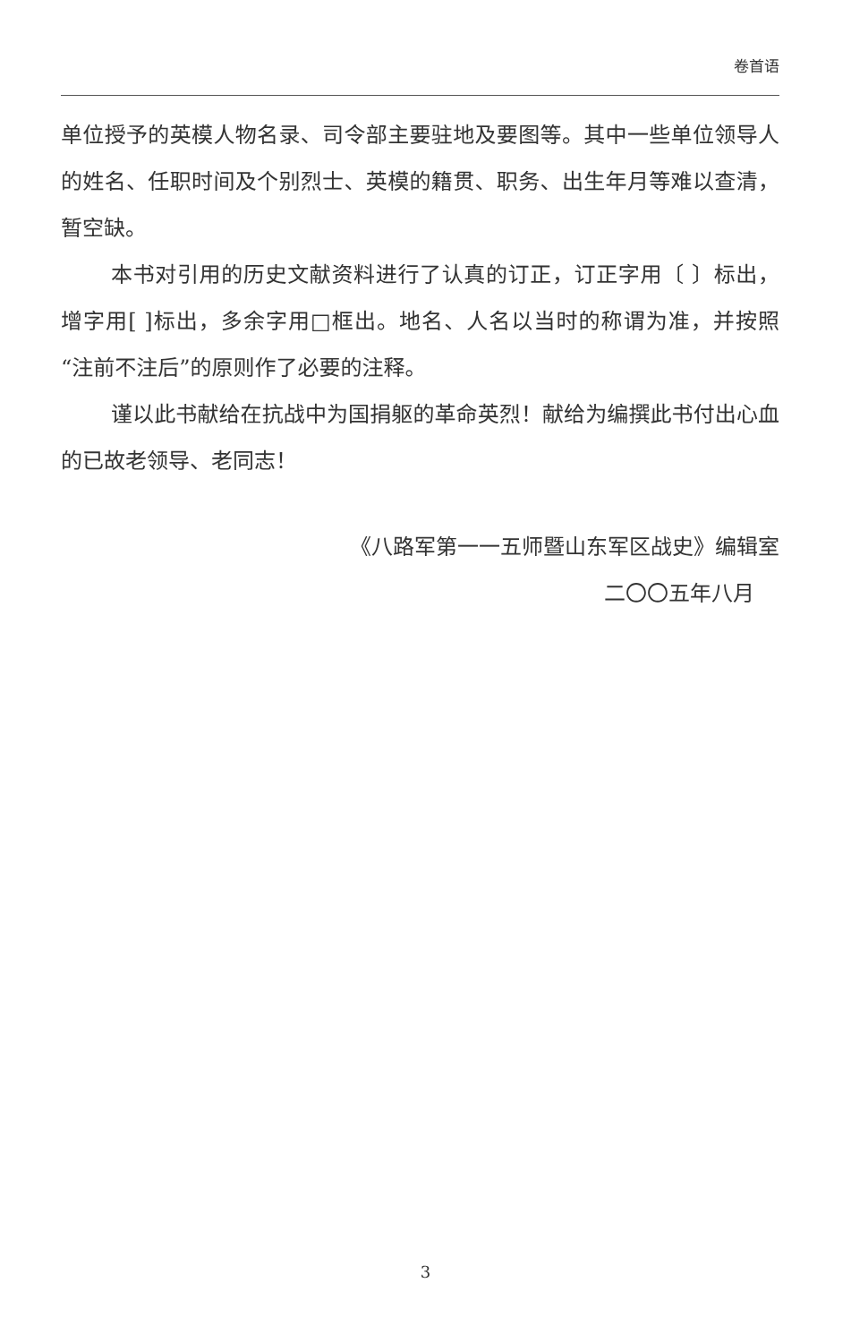卷首语
单位授予的英模人物名录、司令部主要驻地及要图等。其中一些单位领导人的姓名、任职时间及个别烈士、英模的籍贯、职务、出生年月等难以查清，暂空缺。
本书对引用的历史文献资料进行了认真的订正，订正字用〔 〕标出，增字用[ ]标出，多余字用□框出。地名、人名以当时的称谓为准，并按照“注前不注后”的原则作了必要的注释。
谨以此书献给在抗战中为国捐躯的革命英烈！献给为编撰此书付出心血的已故老领导、老同志！
《八路军第一一五师暨山东军区战史》编辑室
二〇〇五年八月
3